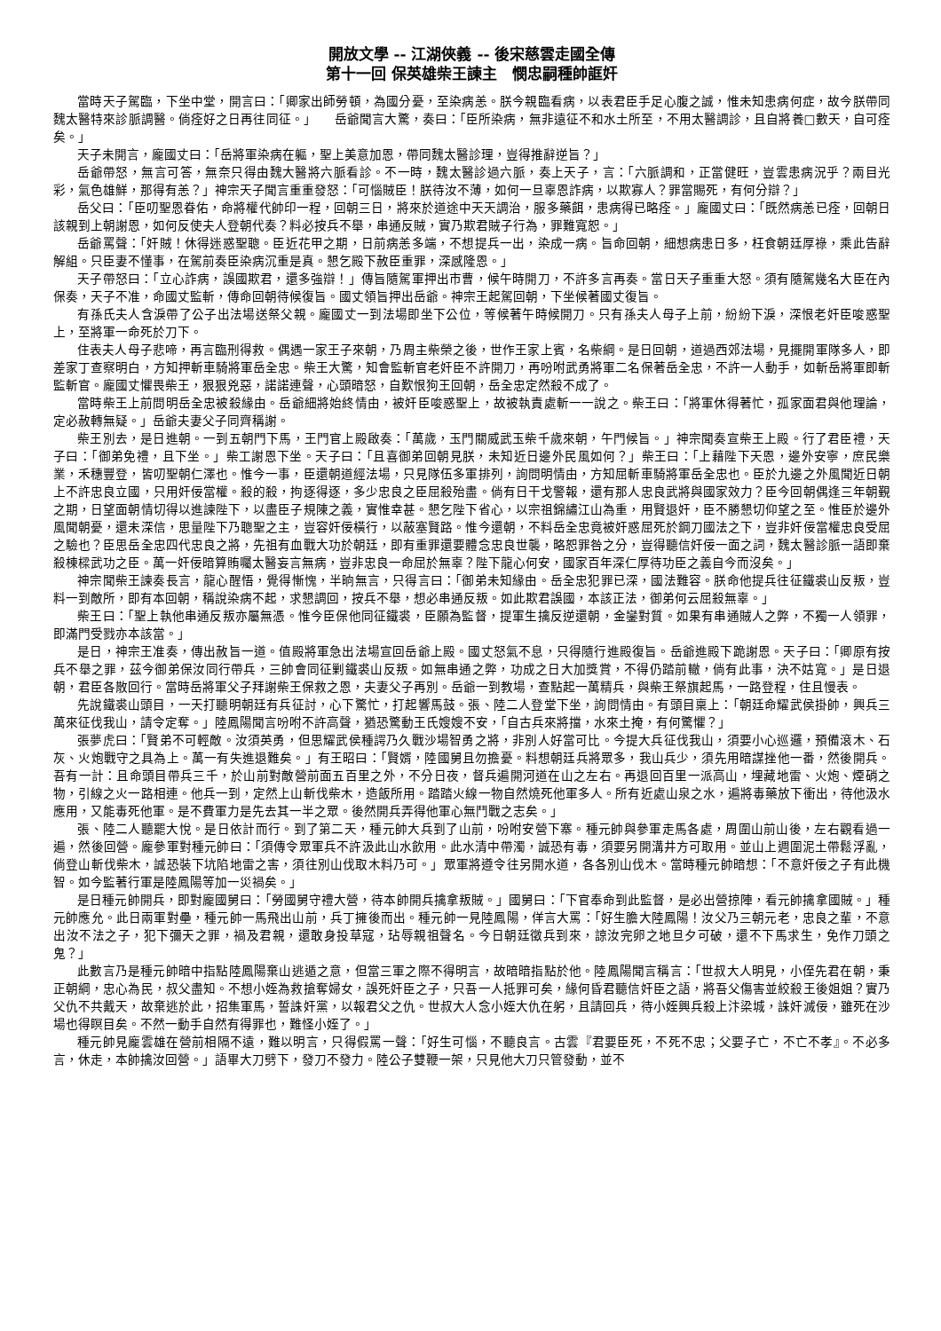開放文學 -- 江湖俠義 -- 後宋慈雲走國全傳
第十一回 保英雄柴王諫主　憫忠嗣種帥誆奸
當時天子駕臨，下坐中堂，開言曰：「卿家出師勞頓，為國分憂，至染病恙。朕今親臨看病，以表君臣手足心腹之誠，惟未知患病何症，故今朕帶同魏太醫特來診脈調醫。倘痊好之日再往同征。」　　岳爺聞言大驚，奏曰：「臣所染病，無非遠征不和水土所至，不用太醫調診，且自將養□數天，自可痊矣。」
天子未開言，龐國丈曰：「岳將軍染病在軀，聖上美意加恩，帶同魏太醫診理，豈得推辭逆旨？」
岳爺帶怒，無言可答，無奈只得由魏大醫將六脈看診。不一時，魏太醫診過六脈，奏上天子，言：「六脈調和，正當健旺，豈雲患病況乎？兩目光彩，氣色雄鮮，那得有恙？」神宗天子聞言重重發怒：「可惱賊臣！朕待汝不薄，如何一旦辜恩詐病，以欺寡人？罪當賜死，有何分辯？」
岳父曰：「臣叨聖恩眷佑，命將權代帥印一程，回朝三日，將來於道途中天天調治，服多藥餌，患病得已略痊。」龐國丈曰：「既然病恙已痊，回朝日該親到上朝謝恩，如何反使夫人登朝代奏？料必按兵不舉，串通反賊，實乃欺君賊子行為，罪難寬恕。」
岳爺罵聲：「奸賊！休得迷惑聖聰。臣近花甲之期，日前病恙多端，不想提兵一出，染成一病。旨命回朝，細想病患日多，枉食朝廷厚祿，乘此告辭解組。只臣妻不懂事，在駕前奏臣染病沉重是真。懇乞殿下赦臣重罪，深感隆恩。」
天子帶怒曰：「立心詐病，誤國欺君，還多強辯！」傳旨隨駕軍押出市曹，候午時開刀，不許多言再奏。當日天子重重大怒。須有隨駕幾名大臣在內保奏，天子不准，命國丈監斬，傳命回朝待候復旨。國丈領旨押出岳爺。神宗王起駕回朝，下坐候著國丈復旨。
有孫氏夫人含淚帶了公子出法場送祭父親。龐國丈一到法場即坐下公位，等候著午時候開刀。只有孫夫人母子上前，紛紛下淚，深恨老奸臣唆惑聖上，至將軍一命死於刀下。
住表夫人母子悲啼，再言臨刑得救。偶遇一家王子來朝，乃周主柴榮之後，世作王家上賓，名柴綱。是日回朝，道過西郊法場，見擺開軍隊多人，即差家丁查察明白，方知押斬車騎將軍岳全忠。柴王大驚，知會監斬官老奸臣不許開刀，再吩咐武勇將軍二名保著岳全忠，不許一人動手，如斬岳將軍即斬監斬官。龐國丈懼畏柴王，狠狠兇惡，諾諾連聲，心頭暗怒，自歎恨狗王回朝，岳全忠定然殺不成了。
當時柴王上前問明岳全忠被殺緣由。岳爺細將始終情由，被奸臣唆惑聖上，故被執責處斬一一說之。柴王曰：「將軍休得著忙，孤家面君與他理論，定必赦轉無疑。」岳爺夫妻父子同齊稱謝。
柴王別去，是日進朝。一到五朝門下馬，王門官上殿啟奏：「萬歲，玉門關威武玉柴千歲來朝，午門候旨。」神宗聞奏宣柴王上殿。行了君臣禮，天子曰：「御弟免禮，且下坐。」柴工謝恩下坐。天子曰：「且喜御弟回朝見朕，未知近日邊外民風如何？」柴王曰：「上藉陛下天恩，邊外安寧，庶民樂業，禾穗豐登，皆叨聖朝仁澤也。惟今一事，臣還朝道經法場，只見隊伍多軍排列，詢問明情由，方知屈斬車騎將軍岳全忠也。臣於九邊之外風聞近日朝上不許忠良立國，只用奸佞當權。殺的殺，拘逐得逐，多少忠良之臣屈殺殆盡。倘有日干戈警報，還有那人忠良武將與國家效力？臣今回朝偶逢三年朝覲之期，日望面朝情切得以進諫陛下，以盡臣子規陳之義，實惟幸甚。懇乞陛下省心，以宗祖錦繡江山為重，用賢退奸，臣不勝懇切仰望之至。惟臣於邊外風聞朝憂，還未深信，思量陛下乃聰聖之主，豈容奸佞橫行，以蔽塞賢路。惟今還朝，不料岳全忠竟被奸惑屈死於鋼刀國法之下，豈非奸佞當權忠良受屈之驗也？臣思岳全忠四代忠良之將，先祖有血戰大功於朝廷，即有重罪還要體念忠良世襲，略恕罪咎之分，豈得聽信奸佞一面之詞，魏太醫診脈一語即棄殺棟樑武功之臣。萬一奸佞暗算賄囑太醫妄言無病，豈非忠良一命屈於無辜？陛下龍心何安，國家百年深仁厚待功臣之義自今而沒矣。」
神宗聞柴王諫奏長言，龍心醒悟，覺得慚愧，半晌無言，只得言曰：「御弟未知緣由。岳全忠犯罪已深，國法難容。朕命他提兵往征鐵裘山反叛，豈料一到敵所，即有本回朝，稱說染病不起，求懇調回，按兵不舉，想必串通反叛。如此欺君誤國，本該正法，御弟何云屈殺無辜。」
柴王曰：「聖上執他串通反叛亦屬無憑。惟今臣保他同征鐵裘，臣願為監督，提軍生擒反逆還朝，金鑾對質。如果有串通賊人之弊，不獨一人領罪，即滿門受戮亦本該當。」
是日，神宗王准奏，傳出赦旨一道。值殿將軍急出法場宣回岳爺上殿。國丈怒氣不息，只得隨行進殿復旨。岳爺進殿下跪謝恩。天子曰：「卿原有按兵不舉之罪，茲今御弟保汝同行帶兵，三帥會同征剿鐵裘山反叛。如無串通之弊，功成之日大加獎賞，不得仍踏前轍，倘有此事，決不姑寬。」是日退朝，君臣各散回行。當時岳將軍父子拜謝柴王保救之恩，夫妻父子再別。岳爺一到教場，查點起一萬精兵，與柴王祭旗起馬，一路登程，住且慢表。
先說鐵裘山頭目，一天打聽明朝廷有兵征討，心下驚忙，打起響馬鼓。張、陸二人登堂下坐，詢問情由。有頭目稟上：「朝廷命耀武侯掛帥，興兵三萬來征伐我山，請令定奪。」陸鳳陽聞言吩咐不許高聲，猶恐驚動王氏嫂嫂不安，「自古兵來將擋，水來土掩，有何驚懼？」
張夢虎曰：「賢弟不可輕敵。汝須英勇，但思耀武侯種諤乃久戰沙場智勇之將，非別人好當可比。今提大兵征伐我山，須要小心巡邏，預備滾木、石灰、火炮戰守之具為上。萬一有失進退難矣。」有王昭曰：「賢婿，陸國舅且勿擔憂。料想朝廷兵將眾多，我山兵少，須先用暗謀挫他一番，然後開兵。吾有一計：且命頭目帶兵三千，於山前對敵營前面五百里之外，不分日夜，督兵遍開河道在山之左右。再退回百里一派高山，埋藏地雷、火炮、煙硝之物，引線之火一路相連。他兵一到，定然上山斬伐柴木，造飯所用。踏踏火線一物自然燒死他軍多人。所有近處山泉之水，遍將毒藥放下衝出，待他汲水應用，又能毒死他軍。是不費軍力是先去其一半之眾。後然開兵弄得他軍心無鬥戰之志矣。」
張、陸二人聽罷大悅。是日依計而行。到了第二天，種元帥大兵到了山前，吩咐安營下寨。種元帥與參軍走馬各處，周圍山前山後，左右觀看過一遍，然後回營。龐參軍對種元帥曰：「須傳令眾軍兵不許汲此山水飲用。此水清中帶濁，誠恐有毒，須要另開溝井方可取用。並山上週圍泥土帶鬆浮亂，倘登山斬伐柴木，誠恐裝下坑陷地雷之害，須往別山伐取木料乃可。」眾軍將遵令往另開水道，各各別山伐木。當時種元帥暗想：「不意奸佞之子有此機智。如今監著行軍是陸鳳陽等加一災禍矣。」
是日種元帥開兵，即對龐國舅曰：「勞國舅守禮大營，待本帥開兵擒拿叛賊。」國舅曰：「下官奉命到此監督，是必出營掠陣，看元帥擒拿國賊。」種元帥應允。此日兩軍對壘，種元帥一馬飛出山前，兵丁擁後而出。種元帥一見陸鳳陽，佯言大罵：「好生膽大陸鳳陽！汝父乃三朝元老，忠良之輩，不意出汝不法之子，犯下彌天之罪，禍及君親，還敢身投草寇，玷辱親祖聲名。今日朝廷徵兵到來，諒汝完卵之地旦夕可破，還不下馬求生，免作刀頭之鬼？」
此數言乃是種元帥暗中指點陸鳳陽棄山逃遁之意，但當三軍之際不得明言，故暗暗指點於他。陸鳳陽聞言稱言：「世叔大人明見，小侄先君在朝，秉正朝綱，忠心為民，叔父盡知。不想小姪為救搶奪婦女，誤死奸臣之子，只吾一人抵罪可矣，緣何昏君聽信奸臣之語，將吾父傷害並絞殺王後姐姐？實乃父仇不共戴天，故棄逃於此，招集軍馬，誓誅奸黨，以報君父之仇。世叔大人念小姪大仇在躬，且請回兵，待小姪興兵殺上汴梁城，誅奸滅佞，雖死在沙場也得瞑目矣。不然一動手自然有得罪也，難怪小姪了。」
種元帥見龐雲雄在營前相隔不遠，難以明言，只得假罵一聲：「好生可惱，不聽良言。古雲『君要臣死，不死不忠；父要子亡，不亡不孝』。不必多言，休走，本帥擒汝回營。」語畢大刀劈下，發刀不發力。陸公子雙鞭一架，只見他大刀只管發動，並不